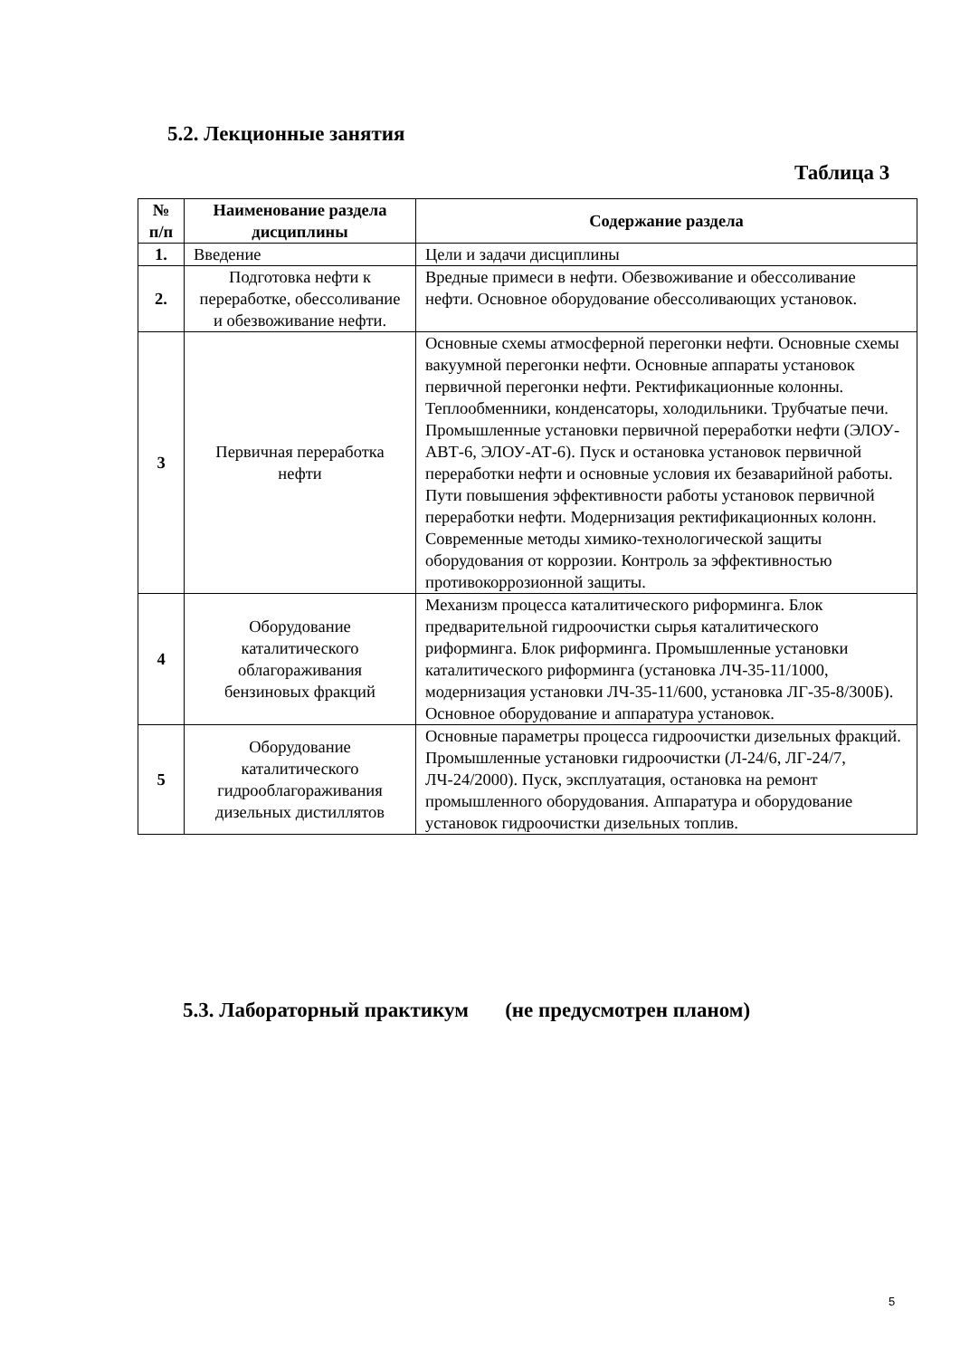5.2. Лекционные занятия
Таблица 3
| № п/п | Наименование раздела дисциплины | Содержание раздела |
| --- | --- | --- |
| 1. | Введение | Цели и задачи дисциплины |
| 2. | Подготовка нефти к переработке, обессоливание и обезвоживание нефти. | Вредные примеси в нефти. Обезвоживание и обессоливание нефти. Основное оборудование обессоливающих установок. |
| 3 | Первичная переработка нефти | Основные схемы атмосферной перегонки нефти. Основные схемы вакуумной перегонки нефти. Основные аппараты установок первичной перегонки нефти. Ректификационные колонны. Теплообменники, конденсаторы, холодильники. Трубчатые печи. Промышленные установки первичной переработки нефти (ЭЛОУ-АВТ-6, ЭЛОУ-АТ-6). Пуск и остановка установок первичной переработки нефти и основные условия их безаварийной работы. Пути повышения эффективности работы установок первичной переработки нефти. Модернизация ректификационных колонн. Современные методы химико-технологической защиты оборудования от коррозии. Контроль за эффективностью противокоррозионной защиты. |
| 4 | Оборудование каталитического облагораживания бензиновых фракций | Механизм процесса каталитического риформинга. Блок предварительной гидроочистки сырья каталитического риформинга. Блок риформинга. Промышленные установки каталитического риформинга (установка ЛЧ-35-11/1000, модернизация установки ЛЧ-35-11/600, установка ЛГ-35-8/300Б). Основное оборудование и аппаратура установок. |
| 5 | Оборудование каталитического гидрооблагораживания дизельных дистиллятов | Основные параметры процесса гидроочистки дизельных фракций. Промышленные установки гидроочистки (Л-24/6, ЛГ-24/7, ЛЧ-24/2000). Пуск, эксплуатация, остановка на ремонт промышленного оборудования. Аппаратура и оборудование установок гидроочистки дизельных топлив. |
5.3. Лабораторный практикум (не предусмотрен планом)
5